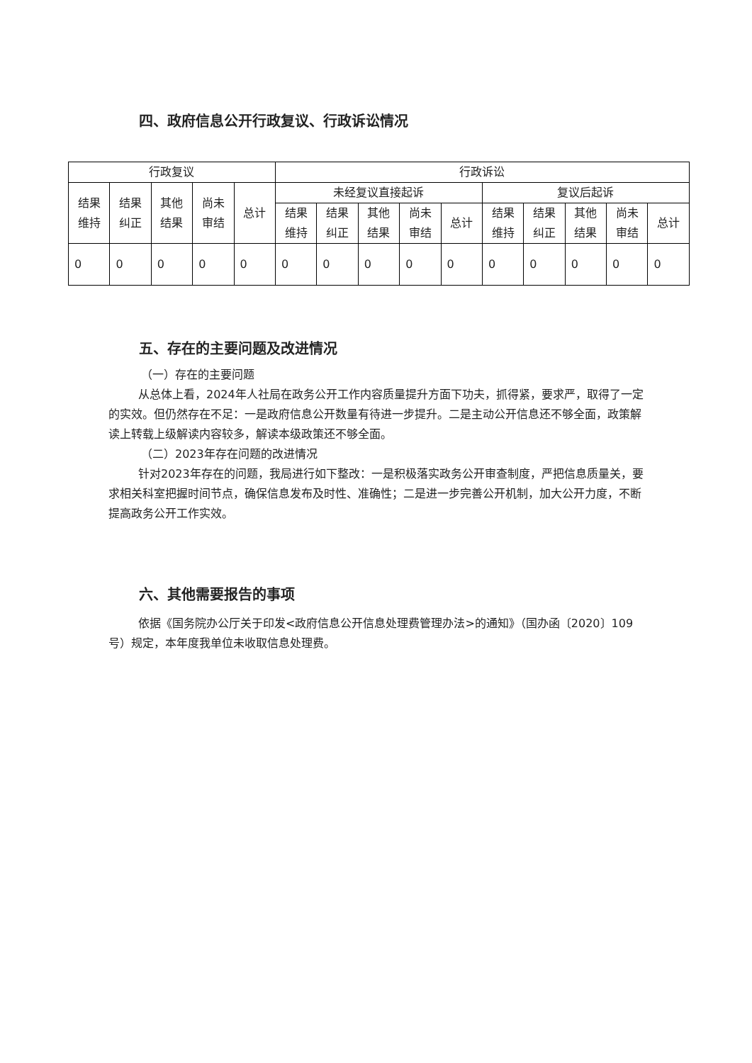四、政府信息公开行政复议、行政诉讼情况
| 行政复议 | | | | | 行政诉讼 | | | | | | | | | |
| 结果 维持 | 结果 纠正 | 其他 结果 | 尚未 审结 | 总计 | 未经复议直接起诉 | | | | | 复议后起诉 | | | | |
| | | | | | 结果 维持 | 结果 纠正 | 其他 结果 | 尚未 审结 | 总计 | 结果 维持 | 结果 纠正 | 其他 结果 | 尚未 审结 | 总计 |
| 0 | 0 | 0 | 0 | 0 | 0 | 0 | 0 | 0 | 0 | 0 | 0 | 0 | 0 | 0 |
五、存在的主要问题及改进情况
（一）存在的主要问题
从总体上看，2024年人社局在政务公开工作内容质量提升方面下功夫，抓得紧，要求严，取得了一定的实效。但仍然存在不足：一是政府信息公开数量有待进一步提升。二是主动公开信息还不够全面，政策解读上转载上级解读内容较多，解读本级政策还不够全面。
（二）2023年存在问题的改进情况
针对2023年存在的问题，我局进行如下整改：一是积极落实政务公开审查制度，严把信息质量关，要求相关科室把握时间节点，确保信息发布及时性、准确性；二是进一步完善公开机制，加大公开力度，不断提高政务公开工作实效。
六、其他需要报告的事项
依据《国务院办公厅关于印发<政府信息公开信息处理费管理办法>的通知》（国办函〔2020〕109号）规定，本年度我单位未收取信息处理费。